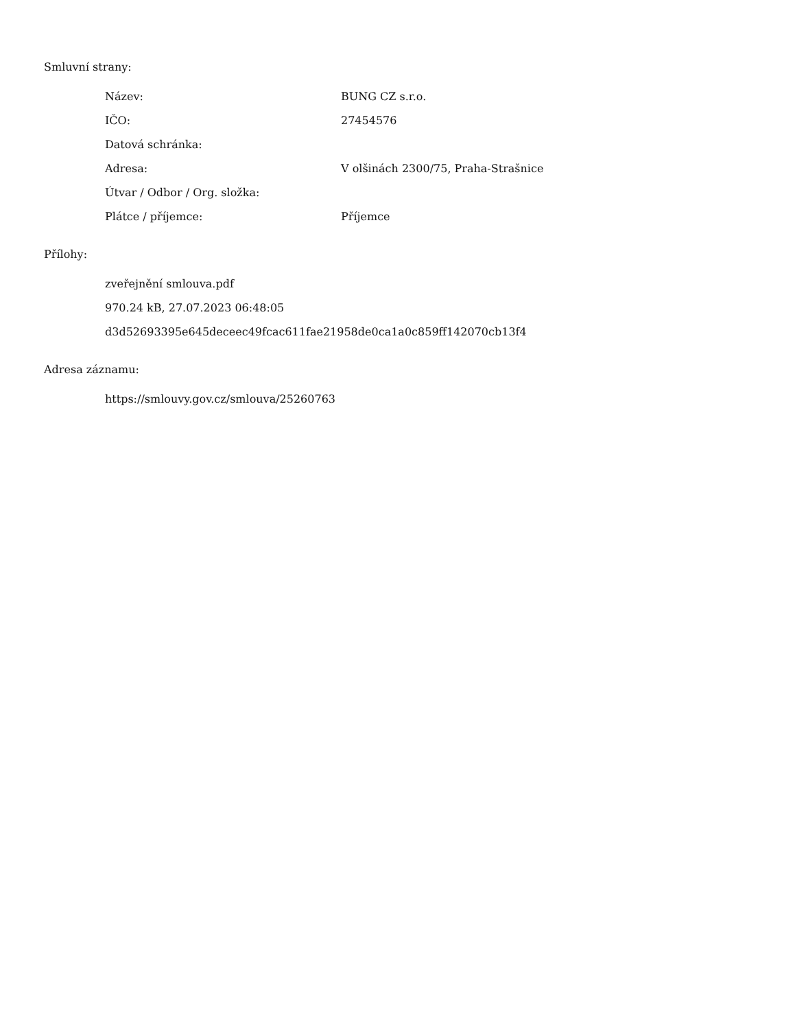Smluvní strany:
| Název: | BUNG CZ s.r.o. |
| IČO: | 27454576 |
| Datová schránka: | |
| Adresa: | V olšinách 2300/75, Praha-Strašnice |
| Útvar / Odbor / Org. složka: | |
| Plátce / příjemce: | Příjemce |
Přílohy:
zveřejnění smlouva.pdf
970.24 kB, 27.07.2023 06:48:05
d3d52693395e645deceec49fcac611fae21958de0ca1a0c859ff142070cb13f4
Adresa záznamu:
https://smlouvy.gov.cz/smlouva/25260763